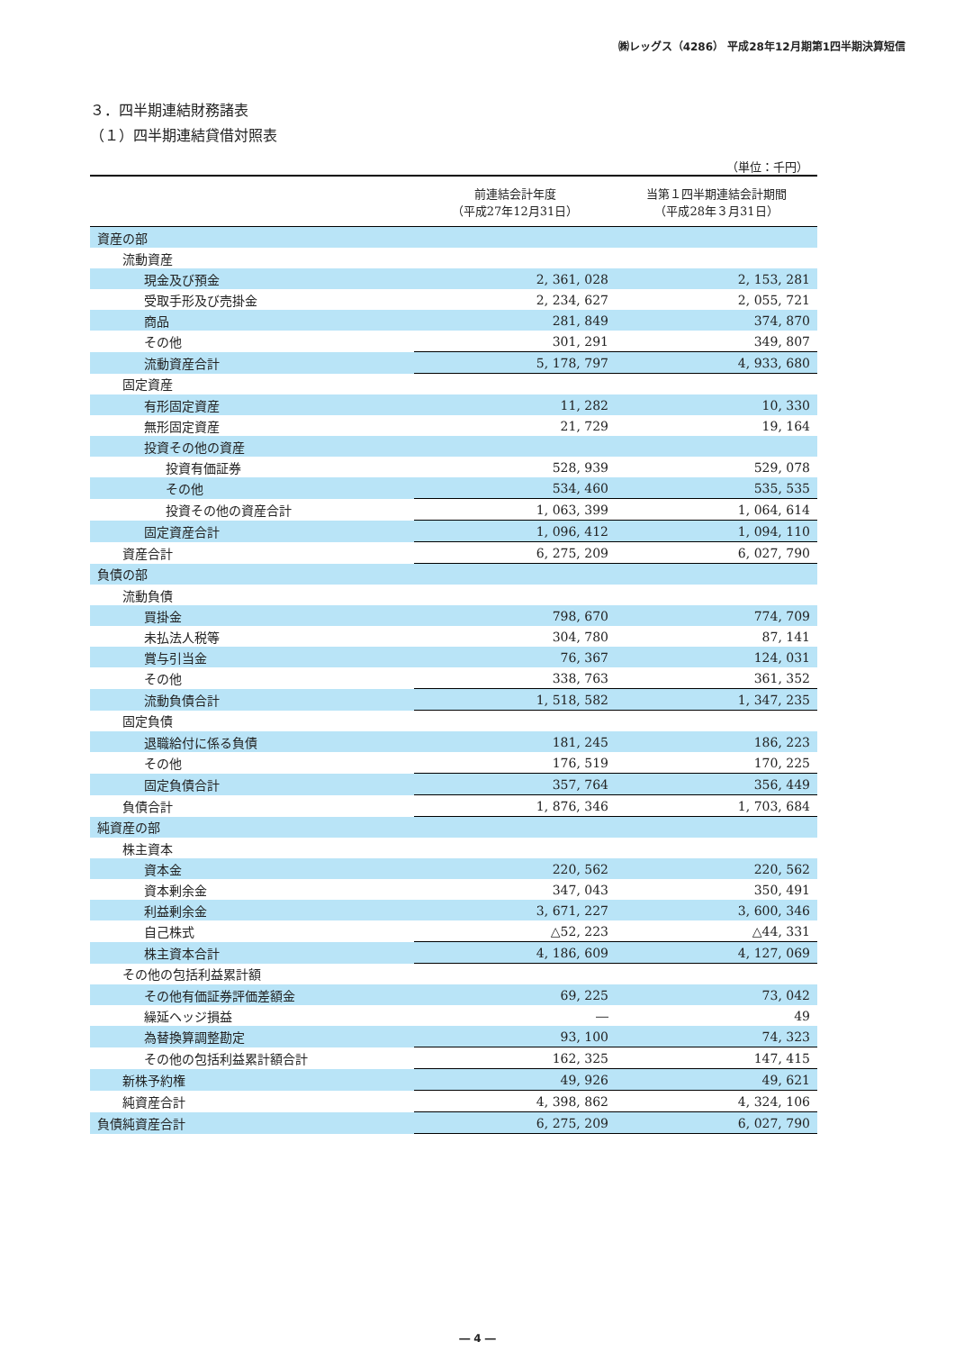㈱レッグス（4286） 平成28年12月期第1四半期決算短信
３．四半期連結財務諸表
（１）四半期連結貸借対照表
（単位：千円）
| | 前連結会計年度 （平成27年12月31日） | 当第１四半期連結会計期間 （平成28年３月31日） |
| --- | --- | --- |
| 資産の部 | | |
| 流動資産 | | |
| 現金及び預金 | 2, 361, 028 | 2, 153, 281 |
| 受取手形及び売掛金 | 2, 234, 627 | 2, 055, 721 |
| 商品 | 281, 849 | 374, 870 |
| その他 | 301, 291 | 349, 807 |
| 流動資産合計 | 5, 178, 797 | 4, 933, 680 |
| 固定資産 | | |
| 有形固定資産 | 11, 282 | 10, 330 |
| 無形固定資産 | 21, 729 | 19, 164 |
| 投資その他の資産 | | |
| 投資有価証券 | 528, 939 | 529, 078 |
| その他 | 534, 460 | 535, 535 |
| 投資その他の資産合計 | 1, 063, 399 | 1, 064, 614 |
| 固定資産合計 | 1, 096, 412 | 1, 094, 110 |
| 資産合計 | 6, 275, 209 | 6, 027, 790 |
| 負債の部 | | |
| 流動負債 | | |
| 買掛金 | 798, 670 | 774, 709 |
| 未払法人税等 | 304, 780 | 87, 141 |
| 賞与引当金 | 76, 367 | 124, 031 |
| その他 | 338, 763 | 361, 352 |
| 流動負債合計 | 1, 518, 582 | 1, 347, 235 |
| 固定負債 | | |
| 退職給付に係る負債 | 181, 245 | 186, 223 |
| その他 | 176, 519 | 170, 225 |
| 固定負債合計 | 357, 764 | 356, 449 |
| 負債合計 | 1, 876, 346 | 1, 703, 684 |
| 純資産の部 | | |
| 株主資本 | | |
| 資本金 | 220, 562 | 220, 562 |
| 資本剰余金 | 347, 043 | 350, 491 |
| 利益剰余金 | 3, 671, 227 | 3, 600, 346 |
| 自己株式 | △52, 223 | △44, 331 |
| 株主資本合計 | 4, 186, 609 | 4, 127, 069 |
| その他の包括利益累計額 | | |
| その他有価証券評価差額金 | 69, 225 | 73, 042 |
| 繰延ヘッジ損益 | ― | 49 |
| 為替換算調整勘定 | 93, 100 | 74, 323 |
| その他の包括利益累計額合計 | 162, 325 | 147, 415 |
| 新株予約権 | 49, 926 | 49, 621 |
| 純資産合計 | 4, 398, 862 | 4, 324, 106 |
| 負債純資産合計 | 6, 275, 209 | 6, 027, 790 |
― 4 ―